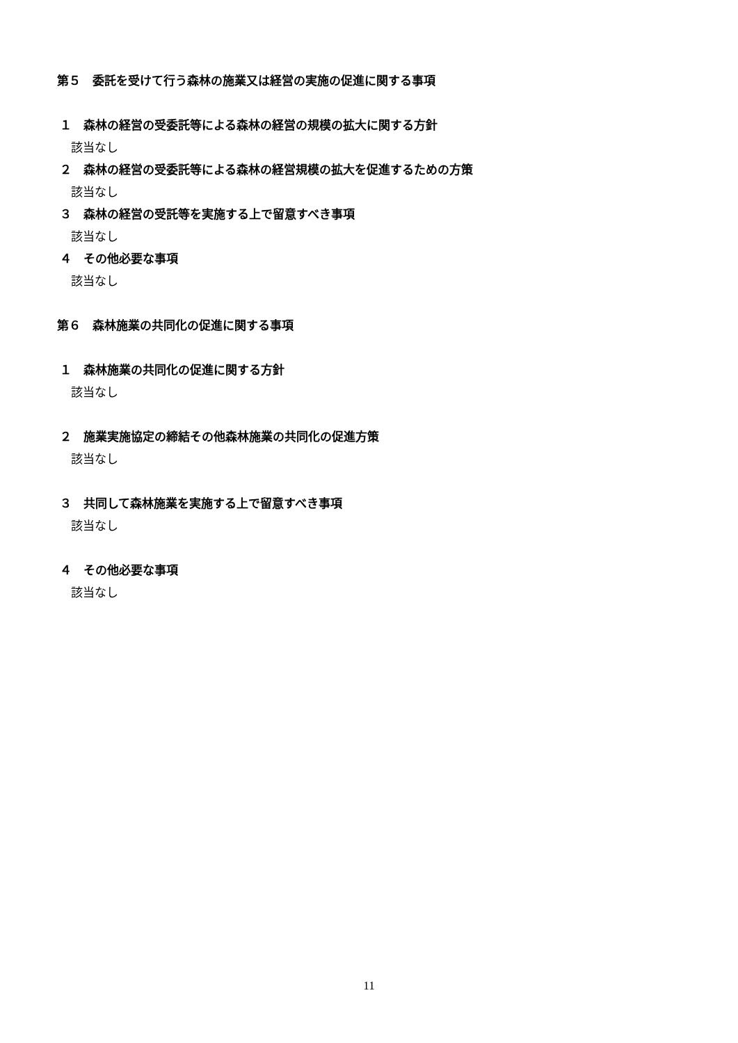第５　委託を受けて行う森林の施業又は経営の実施の促進に関する事項
１　森林の経営の受委託等による森林の経営の規模の拡大に関する方針
該当なし
２　森林の経営の受委託等による森林の経営規模の拡大を促進するための方策
該当なし
３　森林の経営の受託等を実施する上で留意すべき事項
該当なし
４　その他必要な事項
該当なし
第６　森林施業の共同化の促進に関する事項
１　森林施業の共同化の促進に関する方針
該当なし
２　施業実施協定の締結その他森林施業の共同化の促進方策
該当なし
３　共同して森林施業を実施する上で留意すべき事項
該当なし
４　その他必要な事項
該当なし
11